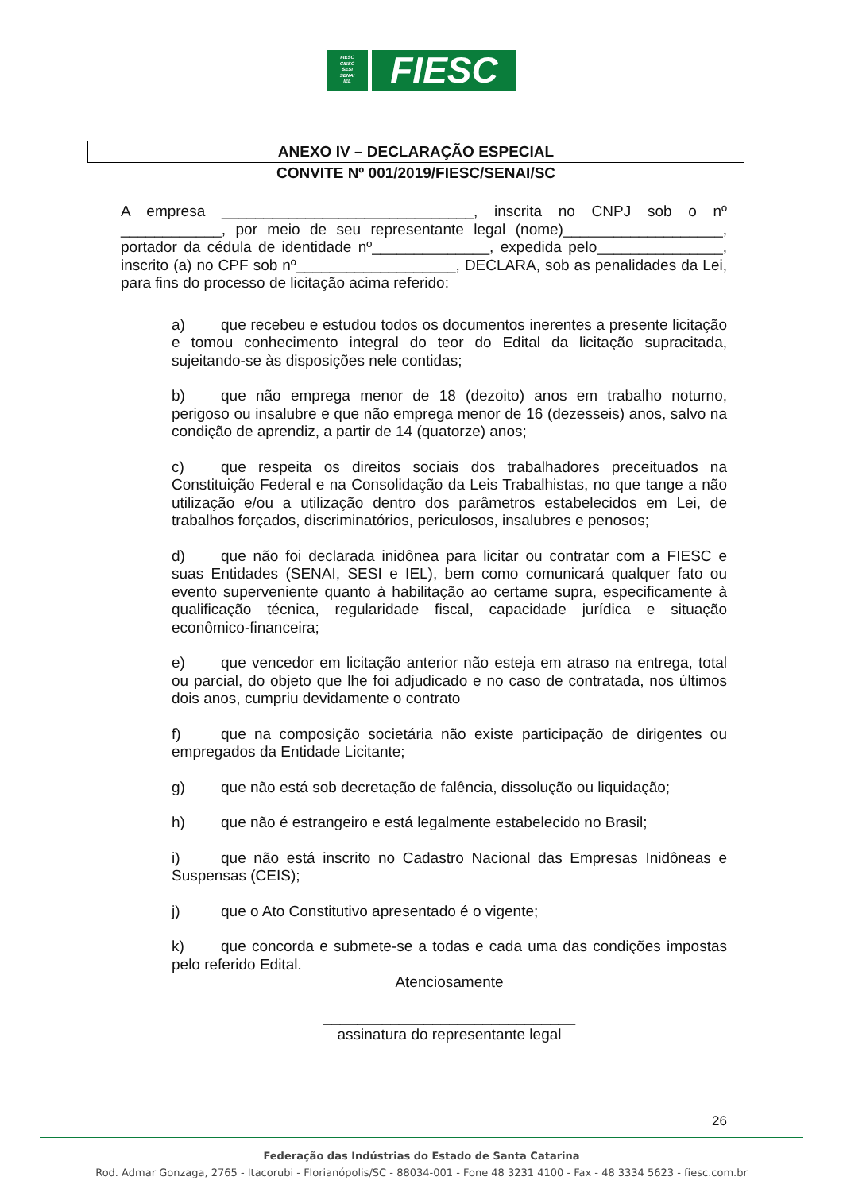FIESC
CIESC
SESI
SENAI
IEL
FIESC
ANEXO IV – DECLARAÇÃO ESPECIAL
CONVITE Nº 001/2019/FIESC/SENAI/SC
A empresa ______________________________, inscrita no CNPJ sob o nº ____________, por meio de seu representante legal (nome)___________________, portador da cédula de identidade nº______________, expedida pelo_______________, inscrito (a) no CPF sob nº___________________, DECLARA, sob as penalidades da Lei, para fins do processo de licitação acima referido:
a) que recebeu e estudou todos os documentos inerentes a presente licitação e tomou conhecimento integral do teor do Edital da licitação supracitada, sujeitando-se às disposições nele contidas;
b) que não emprega menor de 18 (dezoito) anos em trabalho noturno, perigoso ou insalubre e que não emprega menor de 16 (dezesseis) anos, salvo na condição de aprendiz, a partir de 14 (quatorze) anos;
c) que respeita os direitos sociais dos trabalhadores preceituados na Constituição Federal e na Consolidação da Leis Trabalhistas, no que tange a não utilização e/ou a utilização dentro dos parâmetros estabelecidos em Lei, de trabalhos forçados, discriminatórios, periculosos, insalubres e penosos;
d) que não foi declarada inidônea para licitar ou contratar com a FIESC e suas Entidades (SENAI, SESI e IEL), bem como comunicará qualquer fato ou evento superveniente quanto à habilitação ao certame supra, especificamente à qualificação técnica, regularidade fiscal, capacidade jurídica e situação econômico-financeira;
e) que vencedor em licitação anterior não esteja em atraso na entrega, total ou parcial, do objeto que lhe foi adjudicado e no caso de contratada, nos últimos dois anos, cumpriu devidamente o contrato
f) que na composição societária não existe participação de dirigentes ou empregados da Entidade Licitante;
g) que não está sob decretação de falência, dissolução ou liquidação;
h) que não é estrangeiro e está legalmente estabelecido no Brasil;
i) que não está inscrito no Cadastro Nacional das Empresas Inidôneas e Suspensas (CEIS);
j) que o Ato Constitutivo apresentado é o vigente;
k) que concorda e submete-se a todas e cada uma das condições impostas pelo referido Edital.
Atenciosamente
______________________________
assinatura do representante legal
26
Federação das Indústrias do Estado de Santa Catarina
Rod. Admar Gonzaga, 2765 - Itacorubi - Florianópolis/SC - 88034-001 - Fone 48 3231 4100 - Fax - 48 3334 5623 - fiesc.com.br